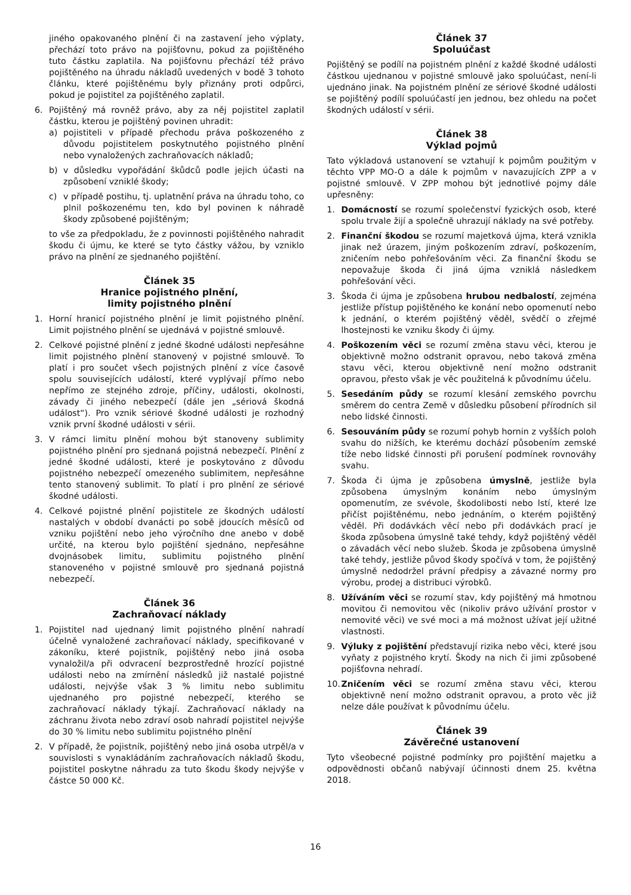jiného opakovaného plnění či na zastavení jeho výplaty, přechází toto právo na pojišťovnu, pokud za pojištěného tuto částku zaplatila. Na pojišťovnu přechází též právo pojištěného na úhradu nákladů uvedených v bodě 3 tohoto článku, které pojištěnému byly přiznány proti odpůrci, pokud je pojistitel za pojištěného zaplatil.
6. Pojištěný má rovněž právo, aby za něj pojistitel zaplatil částku, kterou je pojištěný povinen uhradit:
a) pojistiteli v případě přechodu práva poškozeného z důvodu pojistitelem poskytnutého pojistného plnění nebo vynaložených zachraňovacích nákladů;
b) v důsledku vypořádání škůdců podle jejich účasti na způsobení vzniklé škody;
c) v případě postihu, tj. uplatnění práva na úhradu toho, co plnil poškozenému ten, kdo byl povinen k náhradě škody způsobené pojištěným;
to vše za předpokladu, že z povinnosti pojištěného nahradit škodu či újmu, ke které se tyto částky vážou, by vzniklo právo na plnění ze sjednaného pojištění.
Článek 35
Hranice pojistného plnění,
limity pojistného plnění
1. Horní hranicí pojistného plnění je limit pojistného plnění. Limit pojistného plnění se ujednává v pojistné smlouvě.
2. Celkové pojistné plnění z jedné škodné události nepřesáhne limit pojistného plnění stanovený v pojistné smlouvě. To platí i pro součet všech pojistných plnění z více časově spolu souvisejících událostí, které vyplývají přímo nebo nepřímo ze stejného zdroje, příčiny, události, okolnosti, závady či jiného nebezpečí (dále jen „sériová škodná událost“). Pro vznik sériové škodné události je rozhodný vznik první škodné události v sérii.
3. V rámci limitu plnění mohou být stanoveny sublimity pojistného plnění pro sjednaná pojistná nebezpečí. Plnění z jedné škodné události, které je poskytováno z důvodu pojistného nebezpečí omezeného sublimitem, nepřesáhne tento stanovený sublimit. To platí i pro plnění ze sériové škodné události.
4. Celkové pojistné plnění pojistitele ze škodných událostí nastalých v období dvanácti po sobě jdoucích měsíců od vzniku pojištění nebo jeho výročního dne anebo v době určité, na kterou bylo pojištění sjednáno, nepřesáhne dvojnásobek limitu, sublimitu pojistného plnění stanoveného v pojistné smlouvě pro sjednaná pojistná nebezpečí.
Článek 36
Zachraňovací náklady
1. Pojistitel nad ujednaný limit pojistného plnění nahradí účelně vynaložené zachraňovací náklady, specifikované v zákoníku, které pojistník, pojištěný nebo jiná osoba vynaložil/a při odvracení bezprostředně hrozící pojistné události nebo na zmírnění následků již nastalé pojistné události, nejvýše však 3 % limitu nebo sublimitu ujednaného pro pojistné nebezpečí, kterého se zachraňovací náklady týkají. Zachraňovací náklady na záchranu života nebo zdraví osob nahradí pojistitel nejvýše do 30 % limitu nebo sublimitu pojistného plnění
2. V případě, že pojistník, pojištěný nebo jiná osoba utrpěl/a v souvislosti s vynakládáním zachraňovacích nákladů škodu, pojistitel poskytne náhradu za tuto škodu škody nejvýše v částce 50 000 Kč.
Článek 37
Spoluúčast
Pojištěný se podílí na pojistném plnění z každé škodné události částkou ujednanou v pojistné smlouvě jako spoluúčast, není-li ujednáno jinak. Na pojistném plnění ze sériové škodné události se pojištěný podílí spoluúčastí jen jednou, bez ohledu na počet škodných událostí v sérii.
Článek 38
Výklad pojmů
Tato výkladová ustanovení se vztahují k pojmům použitým v těchto VPP MO-O a dále k pojmům v navazujících ZPP a v pojistné smlouvě. V ZPP mohou být jednotlivé pojmy dále upřesněny:
1. Domácností se rozumí společenství fyzických osob, které spolu trvale žijí a společně uhrazují náklady na své potřeby.
2. Finanční škodou se rozumí majetková újma, která vznikla jinak než úrazem, jiným poškozením zdraví, poškozením, zničením nebo pohřešováním věci. Za finanční škodu se nepovažuje škoda či jiná újma vzniklá následkem pohřešování věci.
3. Škoda či újma je způsobena hrubou nedbalostí, zejména jestliže přístup pojištěného ke konání nebo opomenutí nebo k jednání, o kterém pojištěný věděl, svědčí o zřejmé lhostejnosti ke vzniku škody či újmy.
4. Poškozením věci se rozumí změna stavu věci, kterou je objektivně možno odstranit opravou, nebo taková změna stavu věci, kterou objektivně není možno odstranit opravou, přesto však je věc použitelná k původnímu účelu.
5. Sesedáním půdy se rozumí klesání zemského povrchu směrem do centra Země v důsledku působení přírodních sil nebo lidské činnosti.
6. Sesouváním půdy se rozumí pohyb hornin z vyšších poloh svahu do nižších, ke kterému dochází působením zemské tíže nebo lidské činnosti při porušení podmínek rovnováhy svahu.
7. Škoda či újma je způsobena úmyslně, jestliže byla způsobena úmyslným konáním nebo úmyslným opomenutím, ze svévole, škodolibosti nebo lstí, které lze přičíst pojištěnému, nebo jednáním, o kterém pojištěný věděl. Při dodávkách věcí nebo při dodávkách prací je škoda způsobena úmyslně také tehdy, když pojištěný věděl o závadách věcí nebo služeb. Škoda je způsobena úmyslně také tehdy, jestliže původ škody spočívá v tom, že pojištěný úmyslně nedodržel právní předpisy a závazné normy pro výrobu, prodej a distribuci výrobků.
8. Užíváním věci se rozumí stav, kdy pojištěný má hmotnou movitou či nemovitou věc (nikoliv právo užívání prostor v nemovité věci) ve své moci a má možnost užívat její užitné vlastnosti.
9. Výluky z pojištění představují rizika nebo věci, které jsou vyňaty z pojistného krytí. Škody na nich či jimi způsobené pojišťovna nehradí.
10. Zničením věci se rozumí změna stavu věci, kterou objektivně není možno odstranit opravou, a proto věc již nelze dále používat k původnímu účelu.
Článek 39
Závěrečné ustanovení
Tyto všeobecné pojistné podmínky pro pojištění majetku a odpovědnosti občanů nabývají účinnosti dnem 25. května 2018.
16